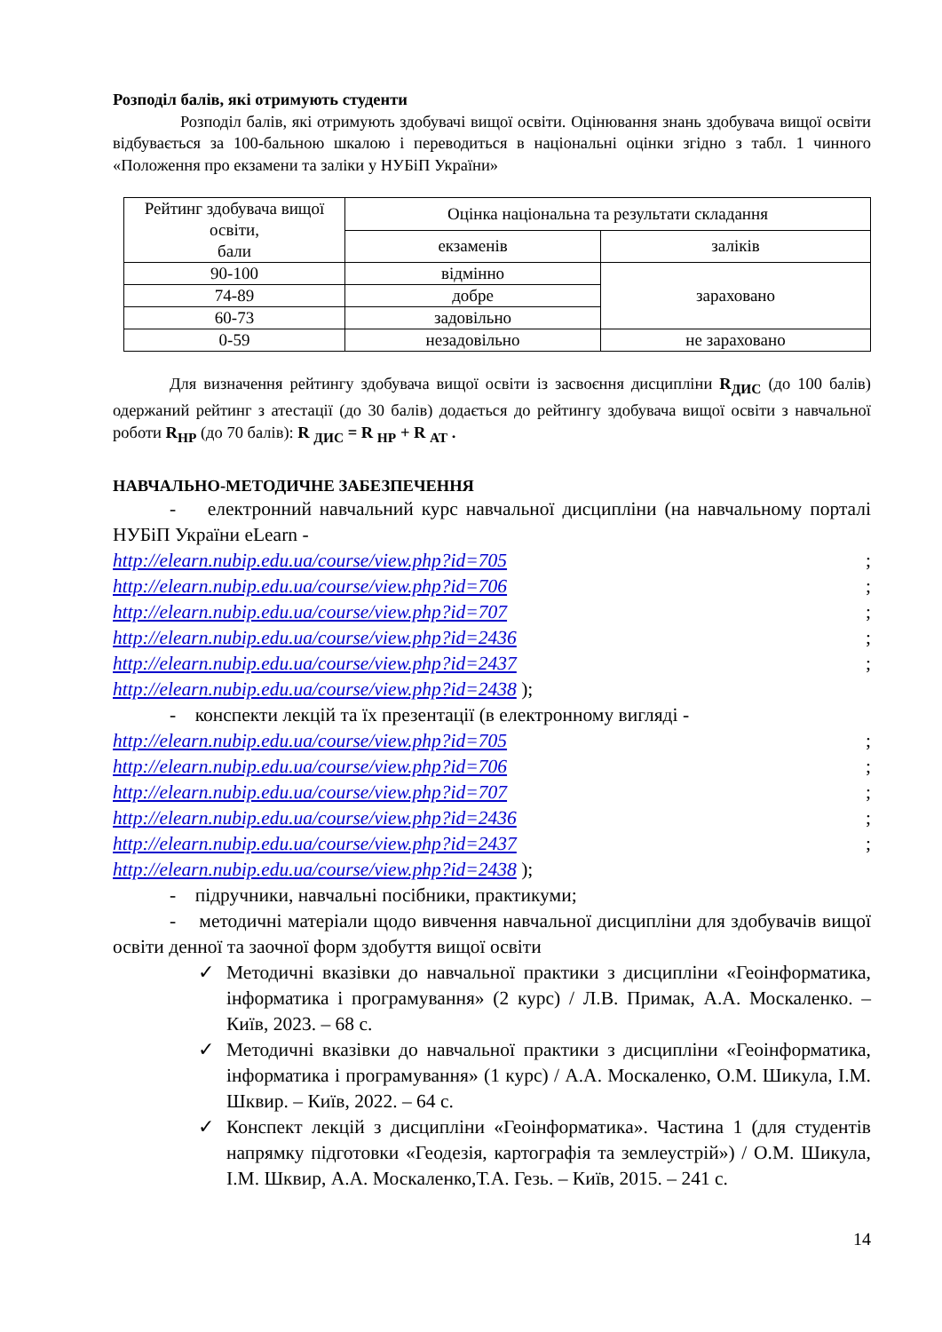Розподіл балів, які отримують студенти
Розподіл балів, які отримують здобувачі вищої освіти. Оцінювання знань здобувача вищої освіти відбувається за 100-бальною шкалою і переводиться в національні оцінки згідно з табл. 1 чинного «Положення про екзамени та заліки у НУБіП України»
| Рейтинг здобувача вищої освіти, бали | Оцінка національна та результати складання | |
| --- | --- | --- |
| | екзаменів | заліків |
| 90-100 | відмінно | зараховано |
| 74-89 | добре | |
| 60-73 | задовільно | |
| 0-59 | незадовільно | не зараховано |
Для визначення рейтингу здобувача вищої освіти із засвоєння дисципліни R<sub>ДИС</sub> (до 100 балів) одержаний рейтинг з атестації (до 30 балів) додається до рейтингу здобувача вищої освіти з навчальної роботи R<sub>НР</sub> (до 70 балів): R <sub>ДИС</sub> = R <sub>НР</sub> + R <sub>АТ</sub> .
НАВЧАЛЬНО-МЕТОДИЧНЕ ЗАБЕЗПЕЧЕННЯ
- електронний навчальний курс навчальної дисципліни (на навчальному порталі НУБіП України eLearn -
http://elearn.nubip.edu.ua/course/view.php?id=705;
http://elearn.nubip.edu.ua/course/view.php?id=706;
http://elearn.nubip.edu.ua/course/view.php?id=707;
http://elearn.nubip.edu.ua/course/view.php?id=2436;
http://elearn.nubip.edu.ua/course/view.php?id=2437;
http://elearn.nubip.edu.ua/course/view.php?id=2438 );
- конспекти лекцій та їх презентації (в електронному вигляді -
http://elearn.nubip.edu.ua/course/view.php?id=705;
http://elearn.nubip.edu.ua/course/view.php?id=706;
http://elearn.nubip.edu.ua/course/view.php?id=707;
http://elearn.nubip.edu.ua/course/view.php?id=2436;
http://elearn.nubip.edu.ua/course/view.php?id=2437;
http://elearn.nubip.edu.ua/course/view.php?id=2438 );
- підручники, навчальні посібники, практикуми;
- методичні матеріали щодо вивчення навчальної дисципліни для здобувачів вищої освіти денної та заочної форм здобуття вищої освіти
✓ Методичні вказівки до навчальної практики з дисципліни «Геоінформатика, інформатика і програмування» (2 курс) / Л.В. Примак, А.А. Москаленко. – Київ, 2023. – 68 с.
✓ Методичні вказівки до навчальної практики з дисципліни «Геоінформатика, інформатика і програмування» (1 курс) / А.А. Москаленко, О.М. Шикула, І.М. Шквир. – Київ, 2022. – 64 с.
✓ Конспект лекцій з дисципліни «Геоінформатика». Частина 1 (для студентів напрямку підготовки «Геодезія, картографія та землеустрій») / О.М. Шикула, І.М. Шквир, А.А. Москаленко,Т.А. Гезь. – Київ, 2015. – 241 с.
14